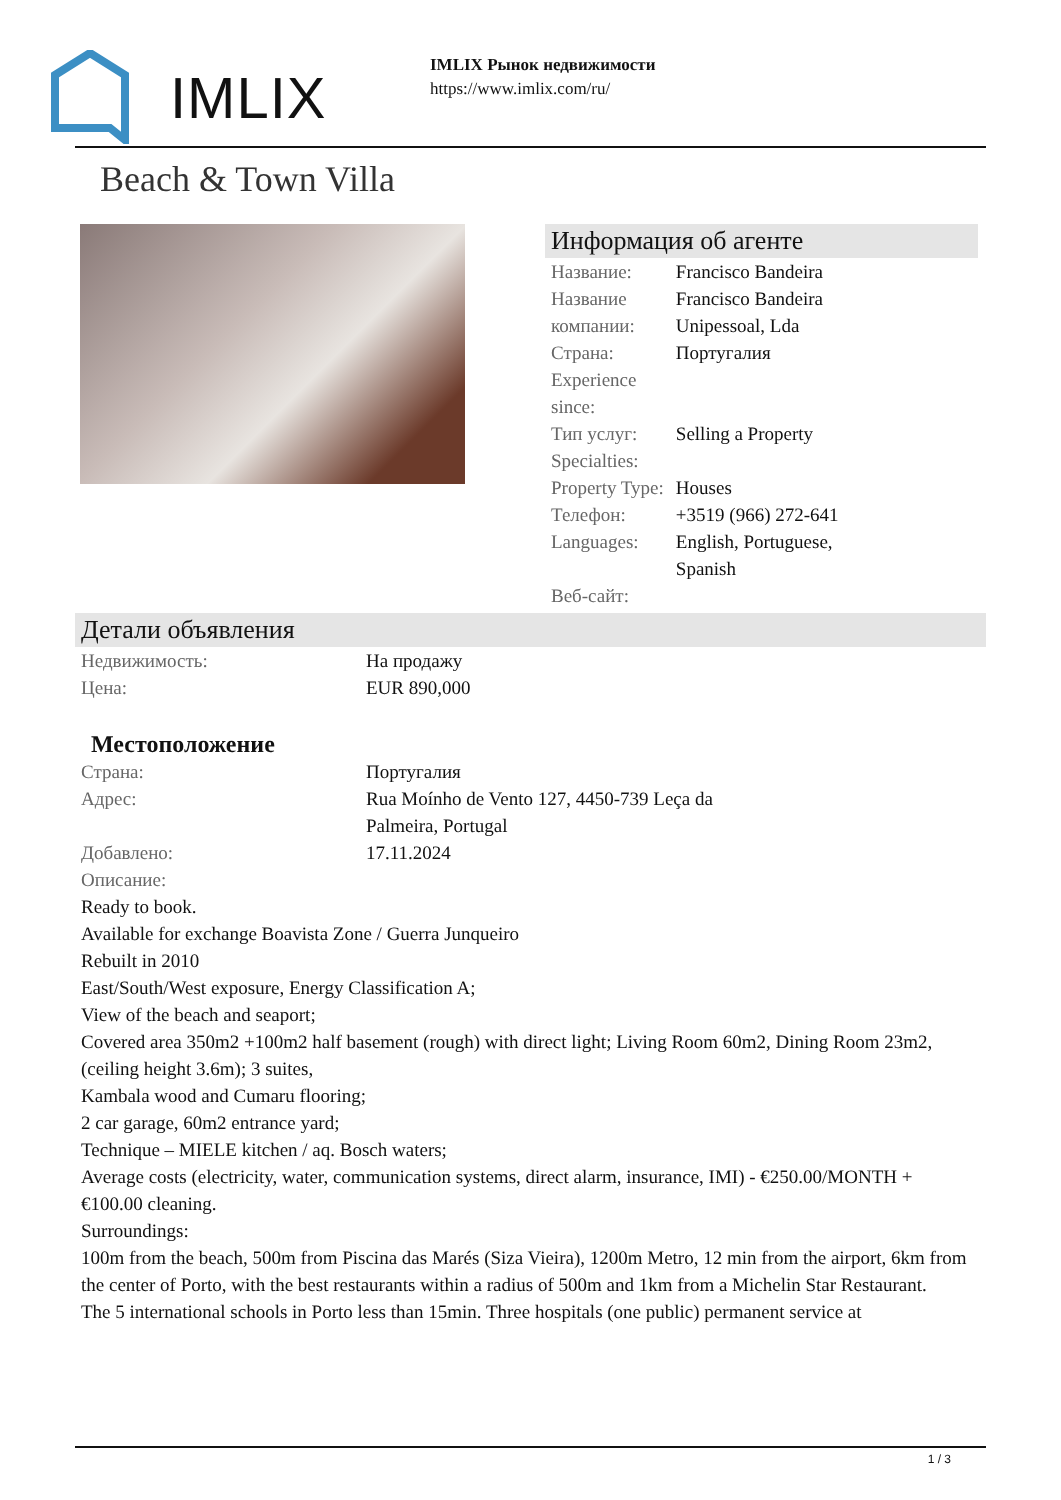IMLIX
IMLIX Рынок недвижимости
https://www.imlix.com/ru/
Beach & Town Villa
Информация об агенте
| Название: | Francisco Bandeira |
| Название компании: | Francisco Bandeira Unipessoal, Lda |
| Страна: | Португалия |
| Experience since: | |
| Тип услуг: | Selling a Property |
| Specialties: | |
| Property Type: | Houses |
| Телефон: | +3519 (966) 272-641 |
| Languages: | English, Portuguese, Spanish |
| Веб-сайт: | |
Детали объявления
| Недвижимость: | На продажу |
| Цена: | EUR 890,000 |
Местоположение
| Страна: | Португалия |
| Адрес: | Rua Moínho de Vento 127, 4450-739 Leça da Palmeira, Portugal |
| Добавлено: | 17.11.2024 |
| Описание: | |
Ready to book.
Available for exchange Boavista Zone / Guerra Junqueiro
Rebuilt in 2010
East/South/West exposure, Energy Classification A;
View of the beach and seaport;
Covered area 350m2 +100m2 half basement (rough) with direct light; Living Room 60m2, Dining Room 23m2, (ceiling height 3.6m); 3 suites,
Kambala wood and Cumaru flooring;
2 car garage, 60m2 entrance yard;
Technique – MIELE kitchen / aq. Bosch waters;
Average costs (electricity, water, communication systems, direct alarm, insurance, IMI) - €250.00/MONTH + €100.00 cleaning.
Surroundings:
100m from the beach, 500m from Piscina das Marés (Siza Vieira), 1200m Metro, 12 min from the airport, 6km from the center of Porto, with the best restaurants within a radius of 500m and 1km from a Michelin Star Restaurant.
The 5 international schools in Porto less than 15min. Three hospitals (one public) permanent service at
1 / 3